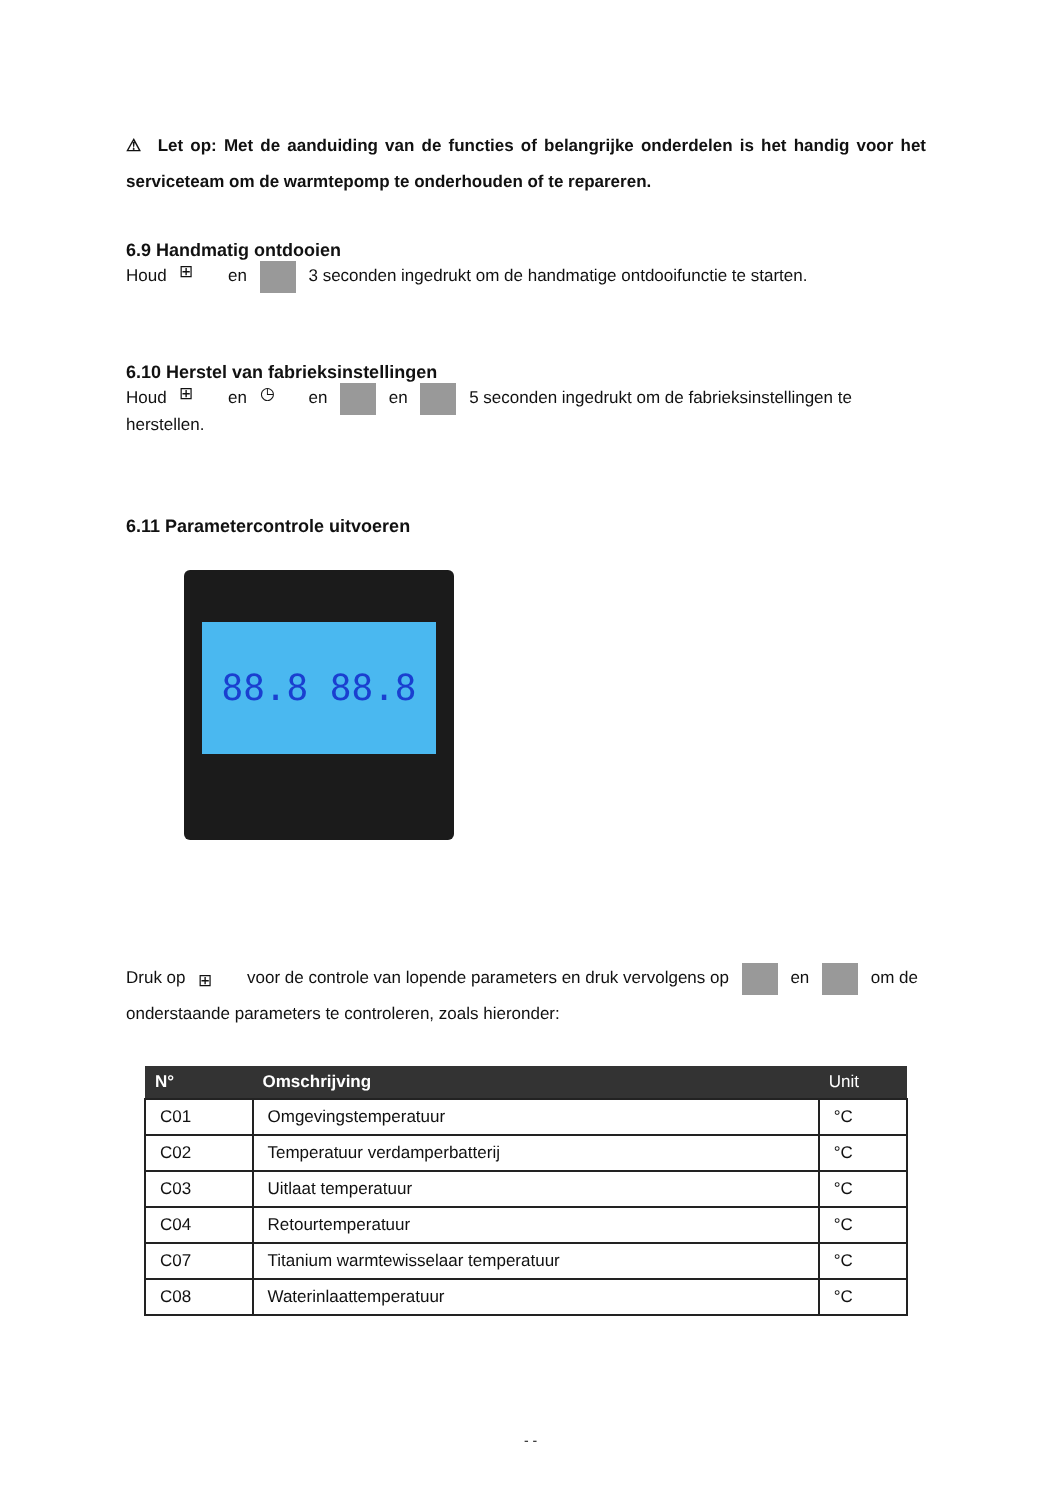⚠ Let op: Met de aanduiding van de functies of belangrijke onderdelen is het handig voor het serviceteam om de warmtepomp te onderhouden of te repareren.
6.9 Handmatig ontdooien
Houd ⊞ en 3 seconden ingedrukt om de handmatige ontdooifunctie te starten.
6.10 Herstel van fabrieksinstellingen
Houd ⊞ en ◷ en en 5 seconden ingedrukt om de fabrieksinstellingen te herstellen.
6.11 Parametercontrole uitvoeren
88.8 88.8
Druk op ⊞ voor de controle van lopende parameters en druk vervolgens op en om de onderstaande parameters te controleren, zoals hieronder:
| N° | Omschrijving | Unit |
| --- | --- | --- |
| C01 | Omgevingstemperatuur | °C |
| C02 | Temperatuur verdamperbatterij | °C |
| C03 | Uitlaat temperatuur | °C |
| C04 | Retourtemperatuur | °C |
| C07 | Titanium warmtewisselaar temperatuur | °C |
| C08 | Waterinlaattemperatuur | °C |
- -